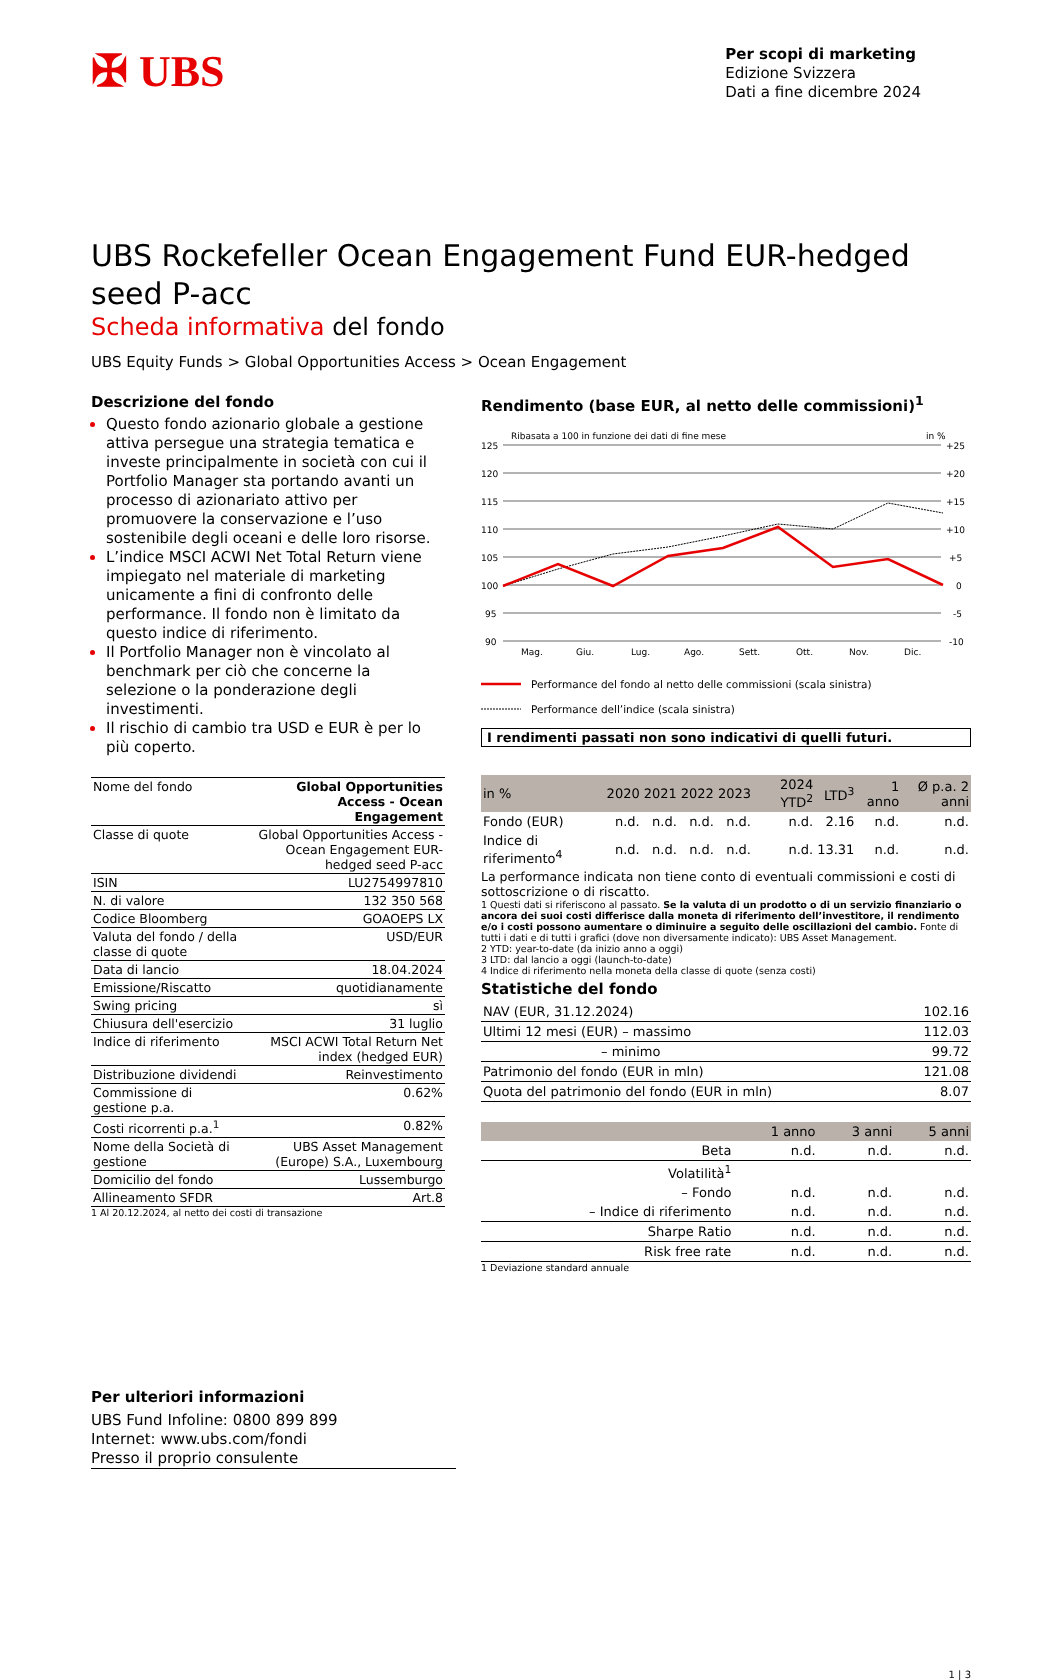✠ UBS
Per scopi di marketing
Edizione Svizzera
Dati a fine dicembre 2024
UBS Rockefeller Ocean Engagement Fund EUR-hedged seed P-acc
Scheda informativa del fondo
UBS Equity Funds > Global Opportunities Access > Ocean Engagement
Descrizione del fondo
Questo fondo azionario globale a gestione attiva persegue una strategia tematica e investe principalmente in società con cui il Portfolio Manager sta portando avanti un processo di azionariato attivo per promuovere la conservazione e l’uso sostenibile degli oceani e delle loro risorse.
L’indice MSCI ACWI Net Total Return viene impiegato nel materiale di marketing unicamente a fini di confronto delle performance. Il fondo non è limitato da questo indice di riferimento.
Il Portfolio Manager non è vincolato al benchmark per ciò che concerne la selezione o la ponderazione degli investimenti.
Il rischio di cambio tra USD e EUR è per lo più coperto.
| Nome del fondo | Global Opportunities Access - Ocean Engagement |
| Classe di quote | Global Opportunities Access - Ocean Engagement EUR-hedged seed P-acc |
| ISIN | LU2754997810 |
| N. di valore | 132 350 568 |
| Codice Bloomberg | GOAOEPS LX |
| Valuta del fondo / della classe di quote | USD/EUR |
| Data di lancio | 18.04.2024 |
| Emissione/Riscatto | quotidianamente |
| Swing pricing | sì |
| Chiusura dell'esercizio | 31 luglio |
| Indice di riferimento | MSCI ACWI Total Return Net index (hedged EUR) |
| Distribuzione dividendi | Reinvestimento |
| Commissione di gestione p.a. | 0.62% |
| Costi ricorrenti p.a.<sup>1</sup> | 0.82% |
| Nome della Società di gestione | UBS Asset Management (Europe) S.A., Luxembourg |
| Domicilio del fondo | Lussemburgo |
| Allineamento SFDR | Art.8 |
1 Al 20.12.2024, al netto dei costi di transazione
Per ulteriori informazioni
UBS Fund Infoline: 0800 899 899
Internet: www.ubs.com/fondi
Presso il proprio consulente
Rendimento (base EUR, al netto delle commissioni)<sup>1</sup>
Ribasata a 100 in funzione dei dati di fine mese
in %
125
120
115
110
105
100
95
90
+25
+20
+15
+10
+5
0
-5
-10
Mag.
Giu.
Lug.
Ago.
Sett.
Ott.
Nov.
Dic.
Performance del fondo al netto delle commissioni (scala sinistra)
Performance dell’indice (scala sinistra)
I rendimenti passati non sono indicativi di quelli futuri.
| in % | 2020 | 2021 | 2022 | 2023 | 2024 YTD<sup>2</sup> | LTD<sup>3</sup> | 1 anno | Ø p.a. 2 anni |
| --- | --- | --- | --- | --- | --- | --- | --- | --- |
| Fondo (EUR) | n.d. | n.d. | n.d. | n.d. | n.d. | 2.16 | n.d. | n.d. |
| Indice di riferimento<sup>4</sup> | n.d. | n.d. | n.d. | n.d. | n.d. | 13.31 | n.d. | n.d. |
La performance indicata non tiene conto di eventuali commissioni e costi di sottoscrizione o di riscatto.
1 Questi dati si riferiscono al passato. Se la valuta di un prodotto o di un servizio finanziario o ancora dei suoi costi differisce dalla moneta di riferimento dell’investitore, il rendimento e/o i costi possono aumentare o diminuire a seguito delle oscillazioni del cambio. Fonte di tutti i dati e di tutti i grafici (dove non diversamente indicato): UBS Asset Management.
2 YTD: year-to-date (da inizio anno a oggi)
3 LTD: dal lancio a oggi (launch-to-date)
4 Indice di riferimento nella moneta della classe di quote (senza costi)
Statistiche del fondo
| NAV (EUR, 31.12.2024) | 102.16 |
| Ultimi 12 mesi (EUR) – massimo | 112.03 |
| – minimo | 99.72 |
| Patrimonio del fondo (EUR in mln) | 121.08 |
| Quota del patrimonio del fondo (EUR in mln) | 8.07 |
| | 1 anno | 3 anni | 5 anni |
| --- | --- | --- | --- |
| Beta | n.d. | n.d. | n.d. |
| Volatilità<sup>1</sup> | | | |
| – Fondo | n.d. | n.d. | n.d. |
| – Indice di riferimento | n.d. | n.d. | n.d. |
| Sharpe Ratio | n.d. | n.d. | n.d. |
| Risk free rate | n.d. | n.d. | n.d. |
1 Deviazione standard annuale
1 | 3